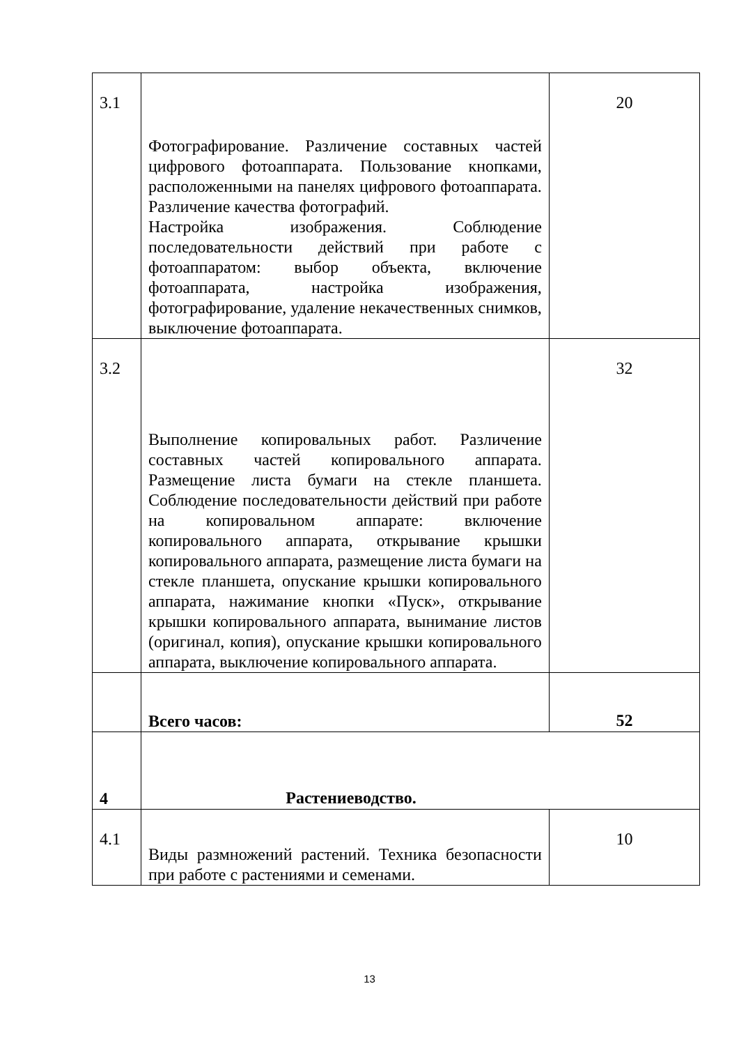| 3.1 | Фотографирование. Различение составных частей цифрового фотоаппарата. Пользование кнопками, расположенными на панелях цифрового фотоаппарата. Различение качества фотографий. Настройка изображения. Соблюдение последовательности действий при работе с фотоаппаратом: выбор объекта, включение фотоаппарата, настройка изображения, фотографирование, удаление некачественных снимков, выключение фотоаппарата. | 20 |
| 3.2 | Выполнение копировальных работ. Различение составных частей копировального аппарата. Размещение листа бумаги на стекле планшета. Соблюдение последовательности действий при работе на копировальном аппарате: включение копировального аппарата, открывание крышки копировального аппарата, размещение листа бумаги на стекле планшета, опускание крышки копировального аппарата, нажимание кнопки «Пуск», открывание крышки копировального аппарата, вынимание листов (оригинал, копия), опускание крышки копировального аппарата, выключение копировального аппарата. | 32 |
| | Всего часов: | 52 |
| 4 | Растениеводство. | |
| 4.1 | Виды размножений растений. Техника безопасности при работе с растениями и семенами. | 10 |
13